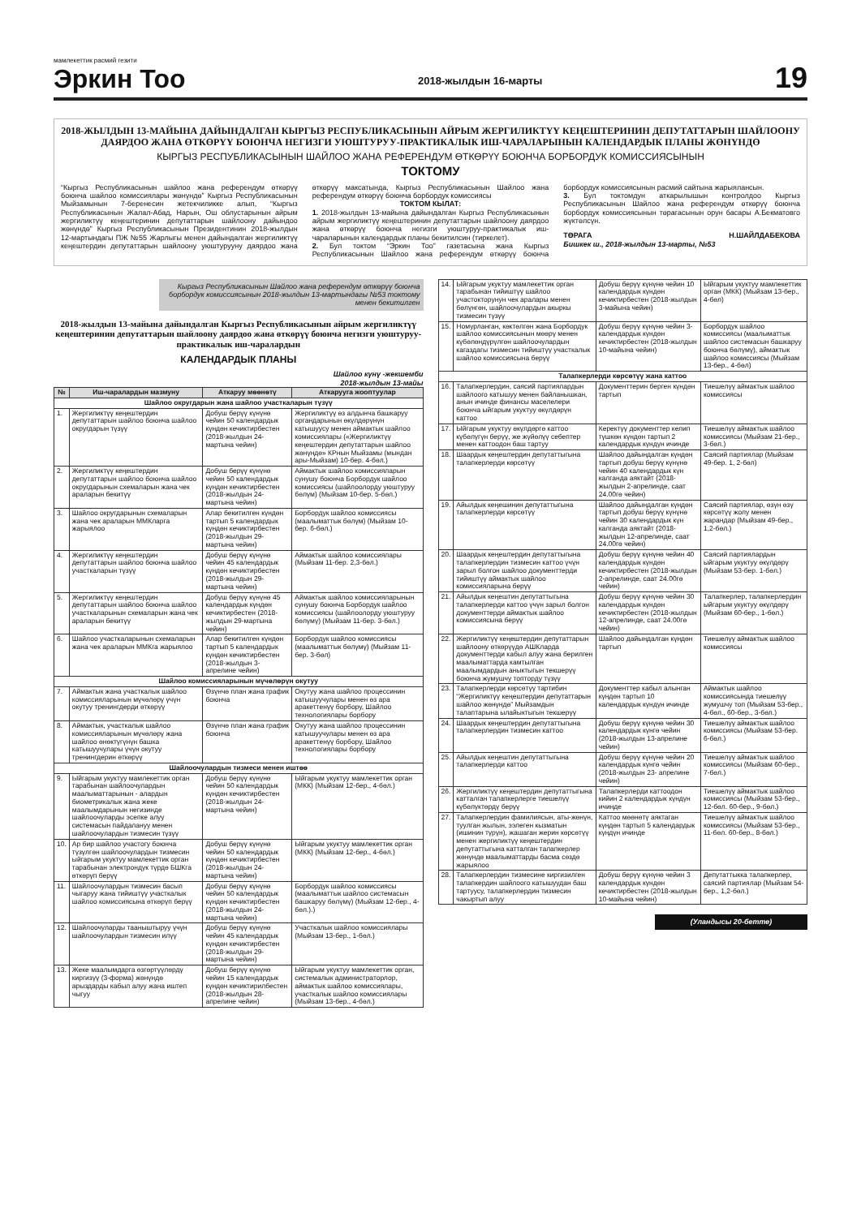мамлекеттик расмий гезити
Эркин Too
2018-жылдын 16-марты
19
2018-ЖЫЛДЫН 13-МАЙЫНА ДАЙЫНДАЛГАН КЫРГЫЗ РЕСПУБЛИКАСЫНЫН АЙРЫМ ЖЕРГИЛИКТҮҮ КЕҢЕШТЕРИНИН ДЕПУТАТТАРЫН ШАЙЛООНУ ДАЯРДОО ЖАНА ӨТКӨРҮҮ БОЮНЧА НЕГИЗГИ УЮШТУРУУ-ПРАКТИКАЛЫК ИШ-ЧАРАЛАРЫНЫН КАЛЕНДАРДЫК ПЛАНЫ ЖӨНҮНДӨ
КЫРГЫЗ РЕСПУБЛИКАСЫНЫН ШАЙЛОО ЖАНА РЕФЕРЕНДУМ ӨТКӨРҮҮ БОЮНЧА БОРБОРДУК КОМИССИЯСЫНЫН
ТОКТОМУ
“Кыргыз Республикасынын шайлоо жана референдум өткөрүү боюнча шайлоо комиссиялары жөнүндө” Кыргыз Республикасынын Мыйзамынын 7-беренесин жетекчиликке алып, “Кыргыз Республикасынын Жалал-Абад, Нарын, Ош облустарынын айрым жергиликтүү кеңештеринин депутаттарын шайлоону дайындоо жөнүндө” Кыргыз Республикасынын Президентинин 2018-жылдын 12-мартындагы ПЖ №55 Жарлыгы менен дайындалган жергиликтүү кеңештердин депутаттарын шайлоону уюштурууну даярдоо жана өткөрүү максатында, Кыргыз Республикасынын Шайлоо жана референдум өткөрүү боюнча борбордук комиссиясы
ТОКТОМ КЫЛАТ:
1. 2018-жылдын 13-майына дайындалган Кыргыз Республикасынын айрым жергиликтүү кеңештеринин депутаттарын шайлоону даярдоо жана өткөрүү боюнча негизги уюштуруу-практикалык иш-чараларынын календардык планы бекитилсин (тиркелет).
2. Бул токтом “Эркин Тоо” газетасына жана Кыргыз Республикасынын Шайлоо жана референдум өткөрүү боюнча борбордук комиссиясынын расмий сайтына жарыялансын.
3. Бул токтомдун аткарылышын контролдоо Кыргыз Республикасынын Шайлоо жана референдум өткөрүү боюнча борбордук комиссиясынын төрагасынын орун басары А.Бекматовго жүктөлсүн.
ТӨРАГА Н.ШАЙЛДАБЕКОВА
Бишкек ш., 2018-жылдын 13-марты, №53
Кыргыз Республикасынын Шайлоо жана референдум өткөрүү боюнча борбордук комиссиясынын 2018-жылдын 13-мартындагы №53 токтому менен бекитилген
2018-жылдын 13-майына дайындалган Кыргыз Республикасынын айрым жергиликтүү кеңештеринин депутаттарын шайлоону даярдоо жана өткөрүү боюнча негизги уюштуруу-практикалык иш-чаралардын
КАЛЕНДАРДЫК ПЛАНЫ
Шайлоо күнү -жекшемби
2018-жылдын 13-майы
| № | Иш-чаралардын мазмуну | Аткаруу мөөнөтү | Аткарууга жооптуулар |
| --- | --- | --- | --- |
| Шайлоо округдарын жана шайлоо участкаларын түзүү | | | |
| 1. | Жергиликтүү кеңештердин депутаттарын шайлоо боюнча шайлоо округдарын түзүү | Добуш берүү күнүнө чейин 50 календардык күндөн кечиктирбестен (2018-жылдын 24-мартына чейин) | Жергиликтүү өз алдынча башкаруу органдарынын өкүлдөрүнүн катышуусу менен аймактык шайлоо комиссиялары («Жергиликтүү кеңештердин депутаттарын шайлоо жөнүндө» КРнын Мыйзамы (мындан ары-Мыйзам) 10-бер. 4-бөл.) |
| 2. | Жергиликтүү кеңештердин депутаттарын шайлоо боюнча шайлоо округдарынын схемаларын жана чек араларын бекитүү | Добуш берүү күнүнө чейин 50 календардык күндөн кечиктирбестен (2018-жылдын 24-мартына чейин) | Аймактык шайлоо комиссияларын сунушу боюнча Борбордук шайлоо комиссиясы (шайлоолорду уюштуруу бөлүм) (Мыйзам 10-бер. 5-бөл.) |
| 3. | Шайлоо округдарынын схемаларын жана чек араларын ММКларга жарыялоо | Алар бекитилген күндөн тартып 5 календардык күндөн кечиктирбестен (2018-жылдын 29-мартына чейин) | Борбордук шайлоо комиссиясы (маалыматтык бөлүм) (Мыйзам 10-бер. 6-бөл.) |
| 4. | Жергиликтүү кеңештердин депутаттарын шайлоо боюнча шайлоо участкаларын түзүү | Добуш берүү күнүнө чейин 45 календардык күндөн кечиктирбестен (2018-жылдын 29-мартына чейин) | Аймактык шайлоо комиссиялары (Мыйзам 11-бер. 2,3-бөл.) |
| 5. | Жергиликтүү кеңештердин депутаттарын шайлоо боюнча шайлоо участкаларынын схемаларын жана чек араларын бекитүү | Добуш берүү күнүнө 45 календардык күндөн кечиктирбестен (2018-жылдын 29-мартына чейин) | Аймактык шайлоо комиссияларынын сунушу боюнча Борбордук шайлоо комиссиясы (шайлоолорду уюштуруу бөлүмү) (Мыйзам 11-бер. 3-бөл.) |
| 6. | Шайлоо участкаларынын схемаларын жана чек араларын ММКга жарыялоо | Алар бекитилген күндөн тартып 5 календардык күндөн кечиктирбестен (2018-жылдын 3-апрелине чейин) | Борбордук шайлоо комиссиясы (маалыматтык бөлүмү) (Мыйзам 11-бер. 3-бөл) |
| Шайлоо комиссияларынын мүчөлөрүн окутуу | | | |
| 7. | Аймактык жана участкалык шайлоо комиссияларынын мүчөлөрү үчүн окутуу тренингдерди өткөрүү | Өзүнчө план жана график боюнча | Окутуу жана шайлоо процессинин катышуучулары менен өз ара аракеттенүү борбору, Шайлоо технологиялары борбору |
| 8. | Аймактык, участкалык шайлоо комиссияларынын мүчөлөрү жана шайлоо өнөктүгүнүн башка катышуучулары үчүн окутуу тренингдерин өткөрүү | Өзүнчө план жана график боюнча | Окутуу жана шайлоо процессинин катышуучулары менен өз ара аракеттенүү борбору, Шайлоо технологиялары борбору |
| Шайлоочулардын тизмеси менен иштөө | | | |
| 9. | Ыйгарым укуктуу мамлекеттик орган тарабынан шайлоочулардын маалыматтарынын - алардын биометрикалык жана жеке маалымдарынын негизинде шайлоочуларды эсепке алуу системасын пайдалануу менен шайлоочулардын тизмесин түзүү | Добуш берүү күнүнө чейин 50 календардык күндөн кечиктирбестен (2018-жылдын 24-мартына чейин) | Ыйгарым укуктуу мамлекеттик орган (МКК) (Мыйзам 12-бер., 4-бөл.) |
| 10. | Ар бир шайлоо участогу боюнча түзүлгөн шайлоочулардын тизмесин ыйгарым укуктуу мамлекеттик орган тарабынан электрондук түрдө БШКга өткөрүп берүү | Добуш берүү күнүнө чейин 50 календардык күндөн кечиктирбестен (2018-жылдын 24-мартына чейин) | Ыйгарым укуктуу мамлекеттик орган (МКК) (Мыйзам 12-бер., 4-бөл.) |
| 11. | Шайлоочулардын тизмесин басып чыгаруу жана тийиштүү участкалык шайлоо комиссиясына өткөрүп берүү | Добуш берүү күнүнө чейин 50 календардык күндөн кечиктирбестен (2018-жылдын 24-мартына чейин) | Борбордук шайлоо комиссиясы (маалыматтык шайлоо системасын башкаруу бөлүмү) (Мыйзам 12-бер., 4-бөл.).) |
| 12. | Шайлоочуларды тааныштыруу үчүн шайлоочулардын тизмесин илүү | Добуш берүү күнүнө чейин 45 календардык күндөн кечиктирбестен (2018-жылдын 29-мартына чейин) | Участкалык шайлоо комиссиялары (Мыйзам 13-бер., 1-бөл.) |
| 13. | Жеке маалымдарга өзгөртүүлөрдү киргизүү (3-форма) жөнүндө арыздарды кабыл алуу жана иштеп чыгуу | Добуш берүү күнүнө чейин 15 календардык күндөн кечиктирилбестен (2018-жылдын 28-апрелине чейин) | Ыйгарым укуктуу мамлекеттик орган, системалык администраторлор, аймактык шайлоо комиссиялары, участкалык шайлоо комиссиялары (Мыйзам 13-бер., 4-бөл.) |
| 14. | Ыйгарым укуктуу мамлекеттик орган тарабынан тийиштүү шайлоо участокторунун чек аралары менен бөлүнгөн, шайлоочулардын акыркы тизмесин түзүү | Добуш берүү күнүнө чейин 10 календардык күндөн кечиктирбестен (2018-жылдын 3-майына чейин) | Ыйгарым укуктуу мамлекеттик орган (МКК) (Мыйзам 13-бер., 4-бөл) |
| 15. | Номурланган, көктөлгөн жана Борбордук шайлоо комиссиясынын мөөрү менен күбөлөндүрүлгөн шайлоочулардын кагаздагы тизмесин тийиштүү участкалык шайлоо комиссиясына берүү | Добуш берүү күнүнө чейин 3-календардык күндөн кечиктирбестен (2018-жылдын 10-майына чейин) | Борбордук шайлоо комиссиясы (маалыматтык шайлоо системасын башкаруу боюнча бөлүмү), аймактык шайлоо комиссиясы (Мыйзам 13-бер., 4-бөл) |
| Талапкерлерди көрсөтүү жана каттоо | | | |
| 16. | Талапкерлердин, саясий партиялардын шайлоого катышуу менен байланышкан, анын ичинде финансы маселелери боюнча ыйгарым укуктуу өкүлдөрүн каттоо | Документтерин берген күндөн тартып | Тиешелүү аймактык шайлоо комиссиясы |
| 17. | Ыйгарым укуктуу өкүлдөргө каттоо күбөлүгүн берүү, же жүйөлүү себептер менен каттоодон баш тартуу | Керектүү документтер келип түшкөн күндөн тартып 2 календардык күндүн ичинде | Тиешелүү аймактык шайлоо комиссиясы (Мыйзам 21-бер., 3-бөл.) |
| 18. | Шаардык кеңештердин депутаттыгына талапкерлерди көрсөтүү | Шайлоо дайындалган күндөн тартып добуш берүү күнүнө чейин 40 календардык күн калганда аяктайт (2018-жылдын 2-апрелинде, саат 24.00гө чейин) | Саясий партиялар (Мыйзам 49-бер. 1, 2-бөл) |
| 19. | Айылдык кеңешинин депутаттыгына талапкерлерди көрсөтүү | Шайлоо дайындалган күндөн тартып добуш берүү күнүнө чейин 30 календардык күн калганда аяктайт (2018-жылдын 12-апрелинде, саат 24.00гө чейин) | Саясий партиялар, өзүн өзү көрсөтүү жолу менен жарандар (Мыйзам 49-бер., 1,2-бөл.) |
| 20. | Шаардык кеңештердин депутаттыгына талапкерлердин тизмесин каттоо үчүн зарыл болгон шайлоо документтерди тийиштүү аймактык шайлоо комиссияларына берүү | Добуш берүү күнүнө чейин 40 календардык күндөн кечиктирбестен (2018-жылдын 2-апрелинде, саат 24.00гө чейин) | Саясий партиялардын ыйгарым укуктуу өкүлдөрү (Мыйзам 53-бер. 1-бөл.) |
| 21. | Айылдык кеңештин депутаттыгына талапкерлерди каттоо үчүн зарыл болгон документтерди аймактык шайлоо комиссиясына берүү | Добуш берүү күнүнө чейин 30 календардык күндөн кечиктирбестен (2018-жылдын 12-апрелинде, саат 24.00гө чейин) | Талапкерлер, талапкерлердин ыйгарым укуктуу өкүлдөрү (Мыйзам 60-бер., 1-бөл.) |
| 22. | Жергиликтүү кеңештердин депутаттарын шайлоону өткөрүүдө АШКларда документтерди кабыл алуу жана берилген маалыматтарда камтылган маалымдардын аныктыгын текшерүү боюнча жумушчу топторду түзүү | Шайлоо дайындалган күндөн тартып | Тиешелүү аймактык шайлоо комиссиясы |
| 23. | Талапкерлерди көрсөтүү тартибин “Жергиликтүү кеңештердин депутаттарын шайлоо жөнүндө” Мыйзамдын талаптарына ылайыктыгын текшерүү | Документтер кабыл алынган күндөн тартып 10 календардык күндүн ичинде | Аймактык шайлоо комиссиясында тиешелүү жумушчу топ (Мыйзам 53-бер., 4-бөл., 60-бер., 3-бөл.) |
| 24. | Шаардык кеңештердин депутаттыгына талапкерлердин тизмесин каттоо | Добуш берүү күнүнө чейин 30 календардык күнгө чейин (2018-жылдын 13-апрелине чейин) | Тиешелүү аймактык шайлоо комиссиясы (Мыйзам 53-бер. 6-бөл.) |
| 25. | Айылдык кеңештин депутаттыгына талапкерлерди каттоо | Добуш берүү күнүнө чейин 20 календардык күнгө чейин (2018-жылдын 23- апрелине чейин) | Тиешелүү аймактык шайлоо комиссиясы (Мыйзам 60-бер., 7-бөл.) |
| 26. | Жергиликтүү кеңештердин депутаттыгына катталган талапкерлерге тиешелүү күбөлүктөрдү берүү | Талапкерлерди каттоодон кийин 2 календардык күндүн ичинде | Тиешелүү аймактык шайлоо комиссиясы (Мыйзам 53-бер., 12-бөл. 60-бер., 9-бөл.) |
| 27. | Талапкерлердин фамилиясын, аты-жөнүн, туулган жылын, ээлеген кызматын (ишинин түрүн), жашаган жерин көрсөтүү менен жергиликтүү кеңештердин депутаттыгына катталган талапкерлер жөнүндө маалыматтарды басма сөздө жарыялоо | Каттоо мөөнөтү аяктаган күндөн тартып 5 календардык күндүн ичинде | Тиешелүү аймактык шайлоо комиссиясы (Мыйзам 53-бер., 11-бөл. 60-бер., 8-бөл.) |
| 28. | Талапкерлердин тизмесине киргизилген талапкердин шайлоого катышуудан баш тартуусу, талапкерлердин тизмесин чакыртып алуу | Добуш берүү күнүнө чейин 3 календардык күндөн кечиктирбестен (2018-жылдын 10-майына чейин) | Депутаттыкка талапкерлер, саясий партиялар (Мыйзам 54-бер., 1,2-бөл.) |
(Уландысы 20-бетте)